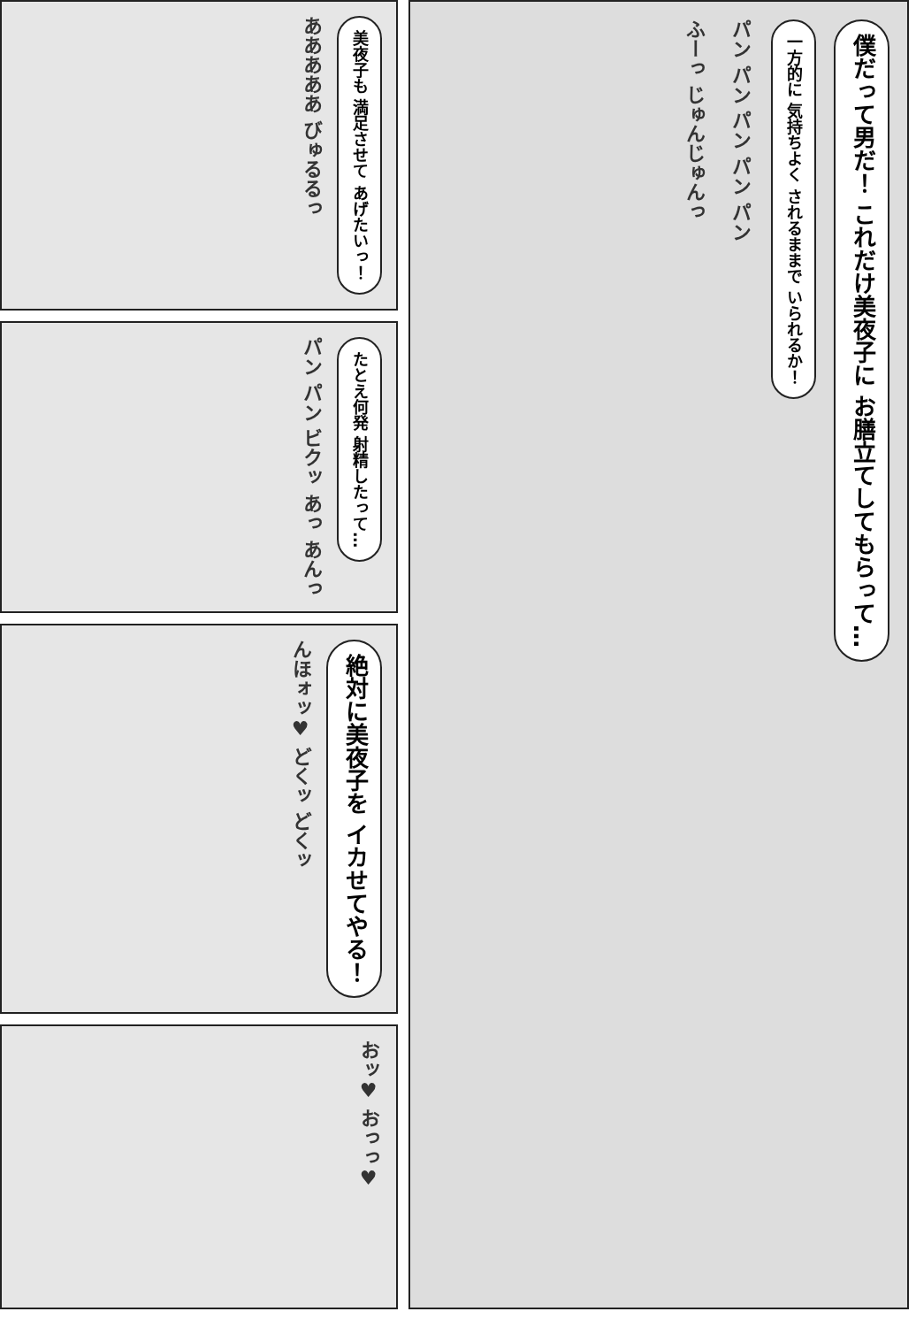僕だって男だ！ これだけ美夜子に お膳立てしてもらって…
一方的に 気持ちよく されるままで いられるか！
パン パン パン パン パン
ふーっ じゅんじゅんっ
美夜子も 満足させて あげたいっ！
あああああ びゅるるっ
たとえ何発 射精したって…
パン パン ビクッ あっ あんっ
絶対に美夜子を イカせてやる！
んほォッ♥ どくッ どくッ
おッ♥ おっっ♥